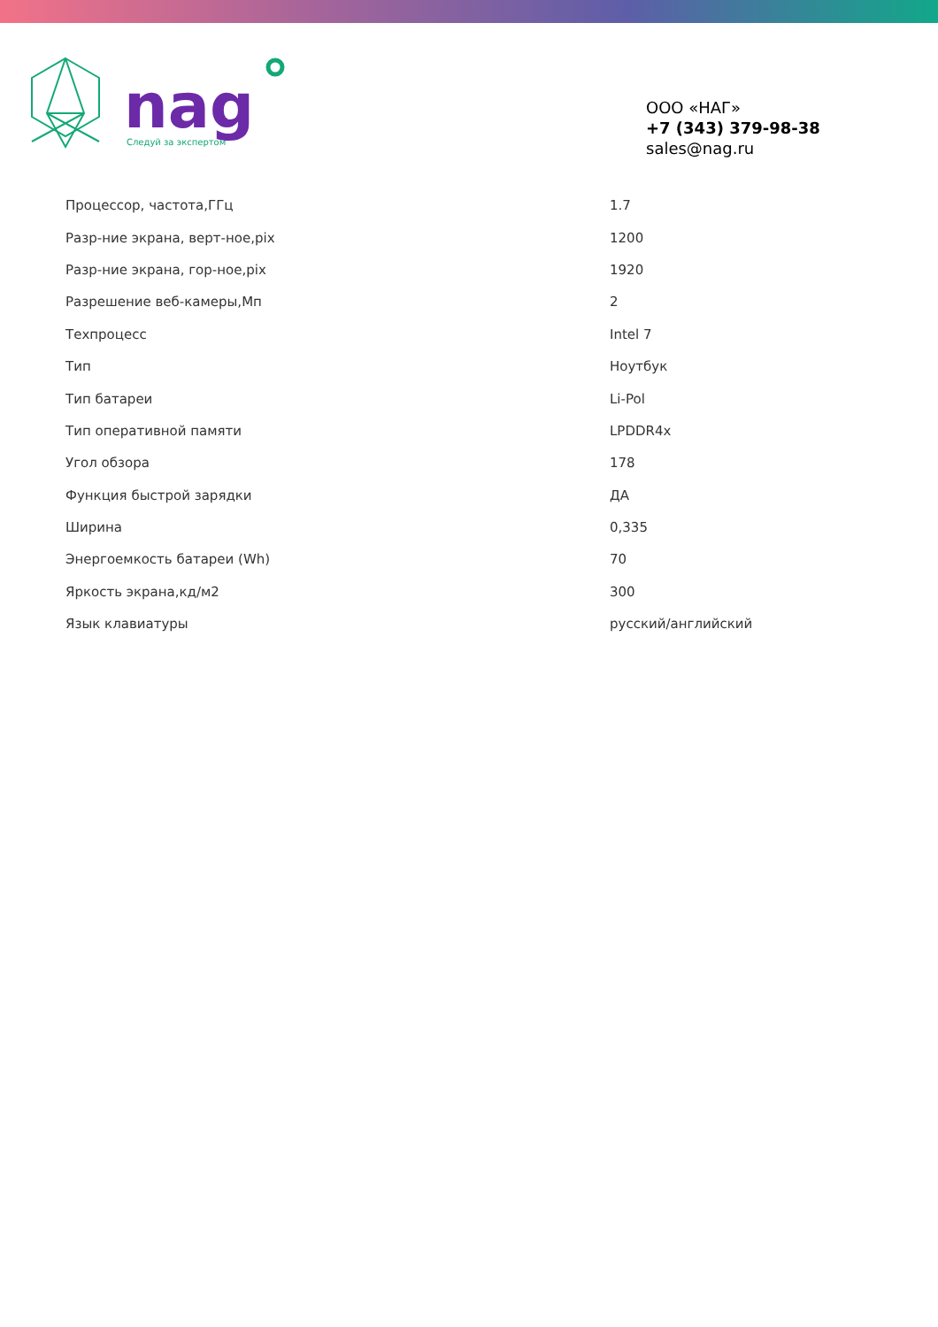Следуй за экспертом
nag
ООО «НАГ»
+7 (343) 379-98-38
sales@nag.ru
| Процессор, частота,ГГц | 1.7 |
| Разр-ние экрана, верт-ное,pix | 1200 |
| Разр-ние экрана, гор-ное,pix | 1920 |
| Разрешение веб-камеры,Мп | 2 |
| Техпроцесс | Intel 7 |
| Тип | Ноутбук |
| Тип батареи | Li-Pol |
| Тип оперативной памяти | LPDDR4x |
| Угол обзора | 178 |
| Функция быстрой зарядки | ДА |
| Ширина | 0,335 |
| Энергоемкость батареи (Wh) | 70 |
| Яркость экрана,кд/м2 | 300 |
| Язык клавиатуры | русский/английский |